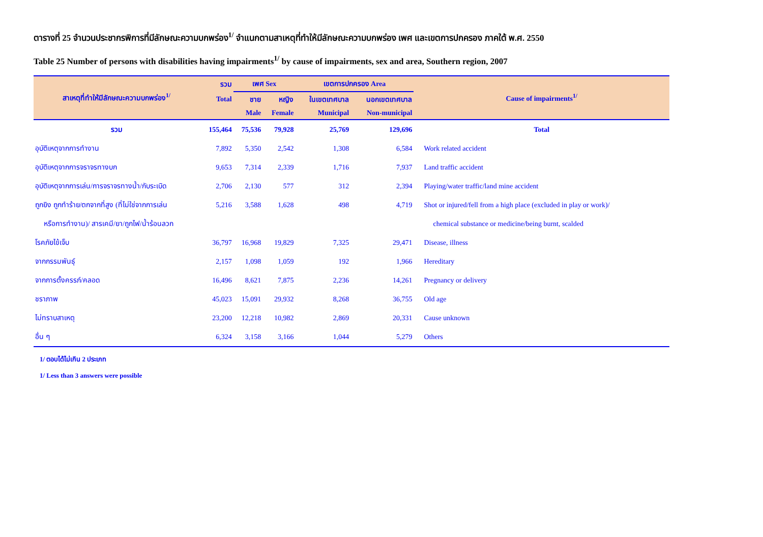ตารางที่ 25 จำนวนประชากรพิการที่มีลักษณะความบกพร่อง<sup>1/</sup> จำแนกตามสาเหตุที่ทำให้มีลักษณะความบกพร่อง เพศ และเขตการปกครอง ภาคใต้ พ.ศ. 2550
Table 25 Number of persons with disabilities having impairments<sup>1/</sup> by cause of impairments, sex and area, Southern region, 2007
| สาเหตุที่ทำให้มีลักษณะความบกพร่อง<sup>1/</sup> | รวม | เพศ Sex | | เขตการปกครอง Area | | Cause of impairments<sup>1/</sup> |
| --- | --- | --- | --- | --- | --- | --- |
| | Total | ชาย | หญิง | ในเขตเทศบาล | นอกเขตเทศบาล | |
| | | Male | Female | Municipal | Non-municipal | |
| รวม | 155,464 | 75,536 | 79,928 | 25,769 | 129,696 | Total |
| อุบัติเหตุจากการทำงาน | 7,892 | 5,350 | 2,542 | 1,308 | 6,584 | Work related accident |
| อุบัติเหตุจากการจราจรทางบก | 9,653 | 7,314 | 2,339 | 1,716 | 7,937 | Land traffic accident |
| อุบัติเหตุจากการเล่น/การจราจรทางน้ำ/กับระเบิด | 2,706 | 2,130 | 577 | 312 | 2,394 | Playing/water traffic/land mine accident |
| ถูกยิง ถูกทำร้าย/ตกจากที่สูง (ที่ไม่ใช่จากการเล่น | 5,216 | 3,588 | 1,628 | 498 | 4,719 | Shot or injured/fell from a high place (excluded in play or work)/ |
| หรือการทำงาน)/ สารเคมี/ยา/ถูกไฟ/น้ำร้อนลวก | | | | | | chemical substance or medicine/being burnt, scalded |
| โรคภัยไข้เจ็บ | 36,797 | 16,968 | 19,829 | 7,325 | 29,471 | Disease, illness |
| จากกรรมพันธุ์ | 2,157 | 1,098 | 1,059 | 192 | 1,966 | Hereditary |
| จากการตั้งครรภ์/คลอด | 16,496 | 8,621 | 7,875 | 2,236 | 14,261 | Pregnancy or delivery |
| ชราภาพ | 45,023 | 15,091 | 29,932 | 8,268 | 36,755 | Old age |
| ไม่ทราบสาเหตุ | 23,200 | 12,218 | 10,982 | 2,869 | 20,331 | Cause unknown |
| อื่น ๆ | 6,324 | 3,158 | 3,166 | 1,044 | 5,279 | Others |
1/ ตอบได้ไม่เกิน 2 ประเภท
1/ Less than 3 answers were possible